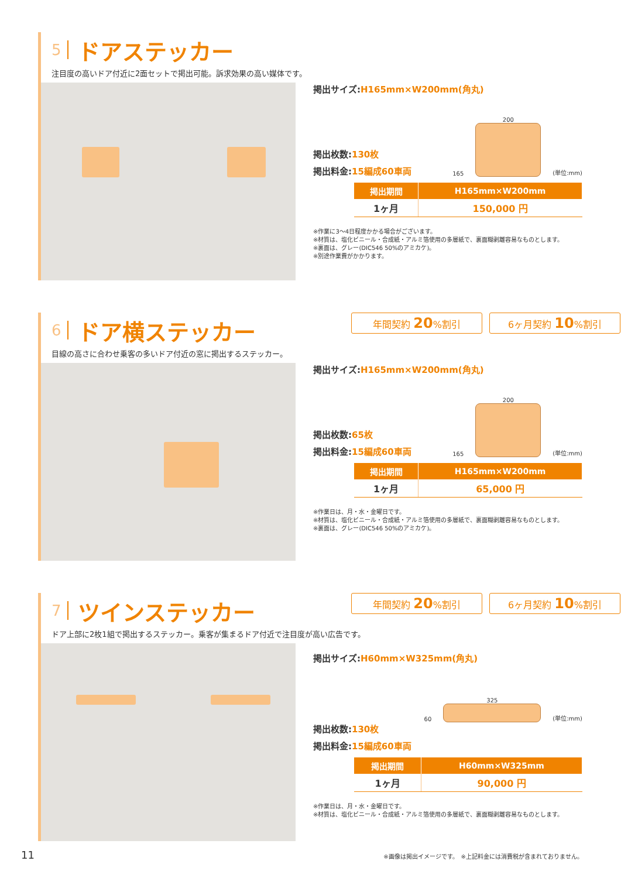5 ドアステッカー
注目度の高いドア付近に2面セットで掲出可能。訴求効果の高い媒体です。
掲出サイズ:H165mm×W200mm(角丸)
165
200
(単位:mm)
掲出枚数:130枚
掲出料金:15編成60車両
| 掲出期間 | H165mm×W200mm |
| --- | --- |
| 1ヶ月 | 150,000 円 |
※作業に3〜4日程度かかる場合がございます。
※材質は、塩化ビニール・合成紙・アルミ箔使用の多層紙で、裏面糊剥離容易なものとします。
※裏面は、グレー(DIC546 50%のアミカケ)。
※別途作業費がかかります。
年間契約 20%割引 6ヶ月契約 10%割引
6 ドア横ステッカー
目線の高さに合わせ乗客の多いドア付近の窓に掲出するステッカー。
掲出サイズ:H165mm×W200mm(角丸)
165
200
(単位:mm)
掲出枚数:65枚
掲出料金:15編成60車両
| 掲出期間 | H165mm×W200mm |
| --- | --- |
| 1ヶ月 | 65,000 円 |
※作業日は、月・水・金曜日です。
※材質は、塩化ビニール・合成紙・アルミ箔使用の多層紙で、裏面糊剥離容易なものとします。
※裏面は、グレー(DIC546 50%のアミカケ)。
年間契約 20%割引 6ヶ月契約 10%割引
7 ツインステッカー
ドア上部に2枚1組で掲出するステッカー。乗客が集まるドア付近で注目度が高い広告です。
掲出サイズ:H60mm×W325mm(角丸)
60
325
(単位:mm)
掲出枚数:130枚
掲出料金:15編成60車両
| 掲出期間 | H60mm×W325mm |
| --- | --- |
| 1ヶ月 | 90,000 円 |
※作業日は、月・水・金曜日です。
※材質は、塩化ビニール・合成紙・アルミ箔使用の多層紙で、裏面糊剥離容易なものとします。
11 ※画像は掲出イメージです。　※上記料金には消費税が含まれておりません。